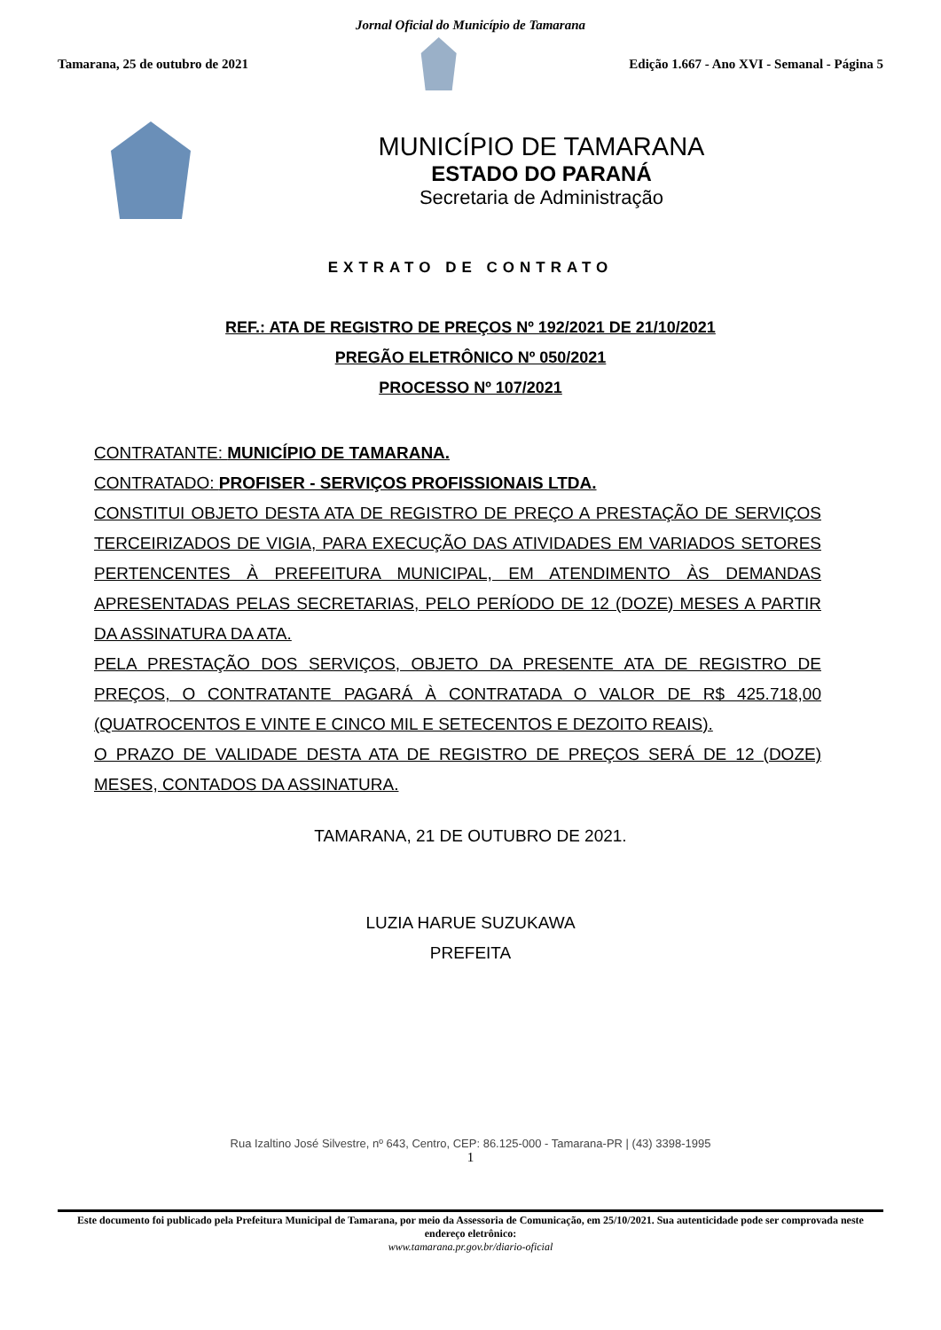Jornal Oficial do Município de Tamarana
Tamarana, 25 de outubro de 2021
Edição 1.667 - Ano XVI - Semanal - Página 5
MUNICÍPIO DE TAMARANA
ESTADO DO PARANÁ
Secretaria de Administração
EXTRATO DE CONTRATO
REF.: ATA DE REGISTRO DE PREÇOS Nº 192/2021 DE 21/10/2021
PREGÃO ELETRÔNICO Nº 050/2021
PROCESSO Nº 107/2021
CONTRATANTE: MUNICÍPIO DE TAMARANA.
CONTRATADO: PROFISER - SERVIÇOS PROFISSIONAIS LTDA.
CONSTITUI OBJETO DESTA ATA DE REGISTRO DE PREÇO A PRESTAÇÃO DE SERVIÇOS TERCEIRIZADOS DE VIGIA, PARA EXECUÇÃO DAS ATIVIDADES EM VARIADOS SETORES PERTENCENTES À PREFEITURA MUNICIPAL, EM ATENDIMENTO ÀS DEMANDAS APRESENTADAS PELAS SECRETARIAS, PELO PERÍODO DE 12 (DOZE) MESES A PARTIR DA ASSINATURA DA ATA.
PELA PRESTAÇÃO DOS SERVIÇOS, OBJETO DA PRESENTE ATA DE REGISTRO DE PREÇOS, O CONTRATANTE PAGARÁ À CONTRATADA O VALOR DE R$ 425.718,00 (QUATROCENTOS E VINTE E CINCO MIL E SETECENTOS E DEZOITO REAIS).
O PRAZO DE VALIDADE DESTA ATA DE REGISTRO DE PREÇOS SERÁ DE 12 (DOZE) MESES, CONTADOS DA ASSINATURA.
TAMARANA, 21 DE OUTUBRO DE 2021.
LUZIA HARUE SUZUKAWA
PREFEITA
Rua Izaltino José Silvestre, nº 643, Centro, CEP: 86.125-000 - Tamarana-PR | (43) 3398-1995
1
Este documento foi publicado pela Prefeitura Municipal de Tamarana, por meio da Assessoria de Comunicação, em 25/10/2021. Sua autenticidade pode ser comprovada neste endereço eletrônico:
www.tamarana.pr.gov.br/diario-oficial